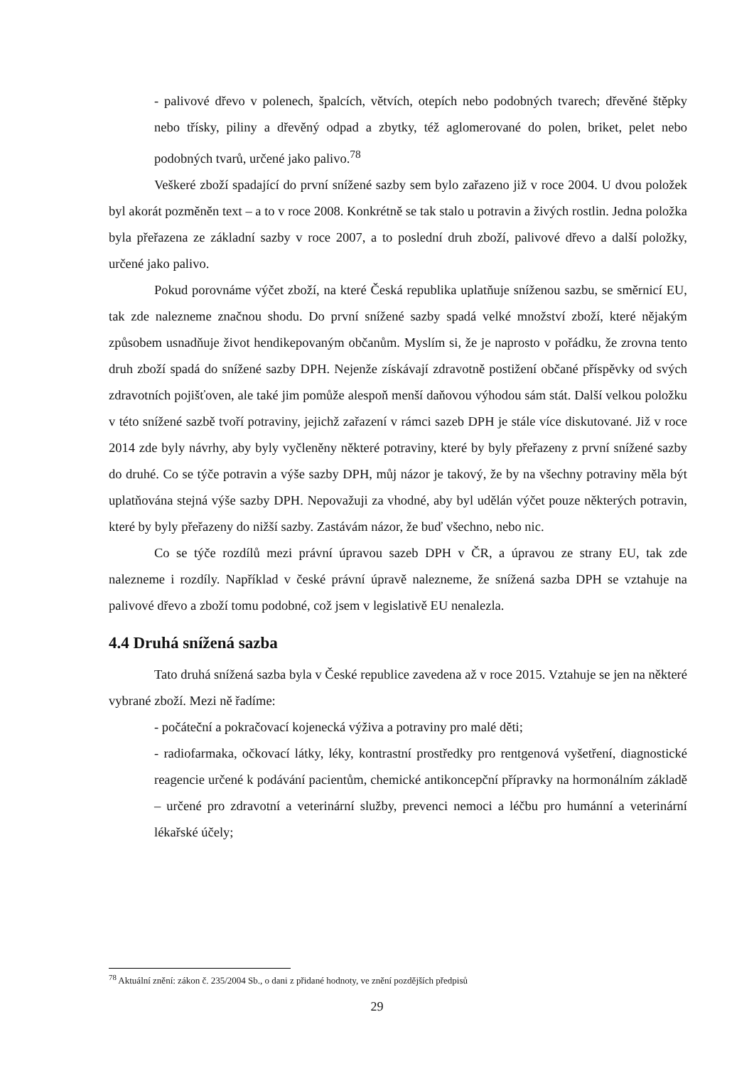- palivové dřevo v polenech, špalcích, větvích, otepích nebo podobných tvarech; dřevěné štěpky nebo třísky, piliny a dřevěný odpad a zbytky, též aglomerované do polen, briket, pelet nebo podobných tvarů, určené jako palivo.<sup>78</sup>
Veškeré zboží spadající do první snížené sazby sem bylo zařazeno již v roce 2004. U dvou položek byl akorát pozměněn text – a to v roce 2008. Konkrétně se tak stalo u potravin a živých rostlin. Jedna položka byla přeřazena ze základní sazby v roce 2007, a to poslední druh zboží, palivové dřevo a další položky, určené jako palivo.
Pokud porovnáme výčet zboží, na které Česká republika uplatňuje sníženou sazbu, se směrnicí EU, tak zde nalezneme značnou shodu. Do první snížené sazby spadá velké množství zboží, které nějakým způsobem usnadňuje život hendikepovaným občanům. Myslím si, že je naprosto v pořádku, že zrovna tento druh zboží spadá do snížené sazby DPH. Nejenže získávají zdravotně postižení občané příspěvky od svých zdravotních pojišťoven, ale také jim pomůže alespoň menší daňovou výhodou sám stát. Další velkou položku v této snížené sazbě tvoří potraviny, jejichž zařazení v rámci sazeb DPH je stále více diskutované. Již v roce 2014 zde byly návrhy, aby byly vyčleněny některé potraviny, které by byly přeřazeny z první snížené sazby do druhé. Co se týče potravin a výše sazby DPH, můj názor je takový, že by na všechny potraviny měla být uplatňována stejná výše sazby DPH. Nepovažuji za vhodné, aby byl udělán výčet pouze některých potravin, které by byly přeřazeny do nižší sazby. Zastávám názor, že buď všechno, nebo nic.
Co se týče rozdílů mezi právní úpravou sazeb DPH v ČR, a úpravou ze strany EU, tak zde nalezneme i rozdíly. Například v české právní úpravě nalezneme, že snížená sazba DPH se vztahuje na palivové dřevo a zboží tomu podobné, což jsem v legislativě EU nenalezla.
4.4 Druhá snížená sazba
Tato druhá snížená sazba byla v České republice zavedena až v roce 2015. Vztahuje se jen na některé vybrané zboží. Mezi ně řadíme:
- počáteční a pokračovací kojenecká výživa a potraviny pro malé děti;
- radiofarmaka, očkovací látky, léky, kontrastní prostředky pro rentgenová vyšetření, diagnostické reagencie určené k podávání pacientům, chemické antikoncepční přípravky na hormonálním základě – určené pro zdravotní a veterinární služby, prevenci nemoci a léčbu pro humánní a veterinární lékařské účely;
<sup>78</sup> Aktuální znění: zákon č. 235/2004 Sb., o dani z přidané hodnoty, ve znění pozdějších předpisů
29